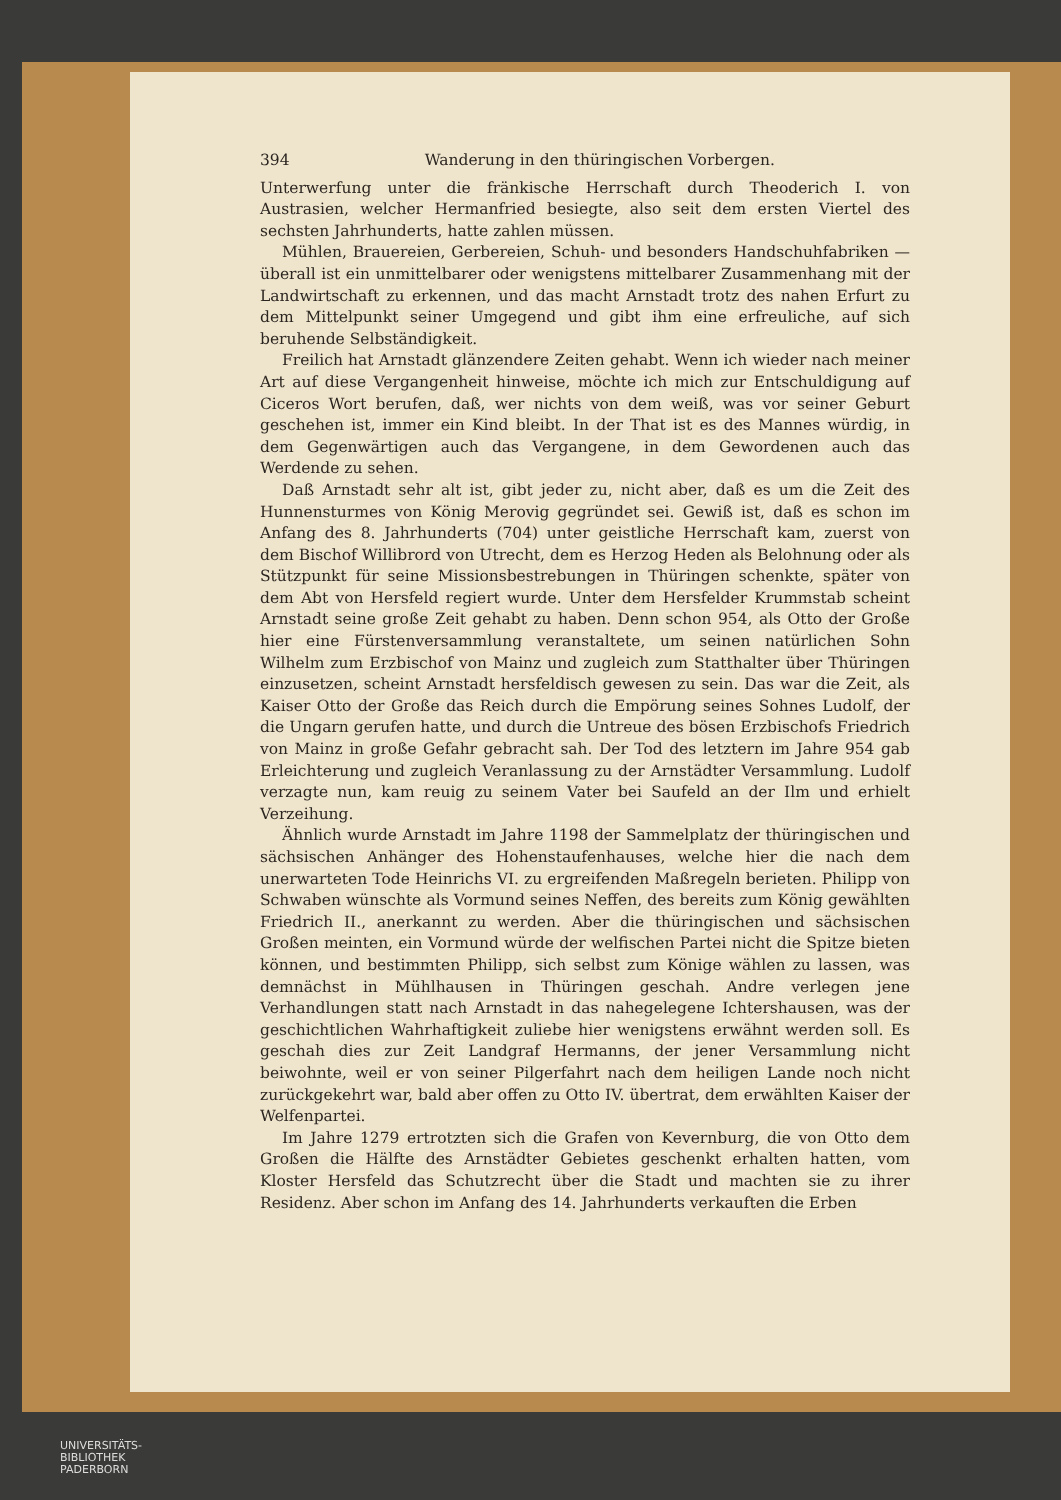394 Wanderung in den thüringischen Vorbergen.
Unterwerfung unter die fränkische Herrschaft durch Theoderich I. von Austrasien, welcher Hermanfried besiegte, also seit dem ersten Viertel des sechsten Jahrhunderts, hatte zahlen müssen.
Mühlen, Brauereien, Gerbereien, Schuh- und besonders Handschuhfabriken — überall ist ein unmittelbarer oder wenigstens mittelbarer Zusammenhang mit der Landwirtschaft zu erkennen, und das macht Arnstadt trotz des nahen Erfurt zu dem Mittelpunkt seiner Umgegend und gibt ihm eine erfreuliche, auf sich beruhende Selbständigkeit.
Freilich hat Arnstadt glänzendere Zeiten gehabt. Wenn ich wieder nach meiner Art auf diese Vergangenheit hinweise, möchte ich mich zur Entschuldigung auf Ciceros Wort berufen, daß, wer nichts von dem weiß, was vor seiner Geburt geschehen ist, immer ein Kind bleibt. In der That ist es des Mannes würdig, in dem Gegenwärtigen auch das Vergangene, in dem Gewordenen auch das Werdende zu sehen.
Daß Arnstadt sehr alt ist, gibt jeder zu, nicht aber, daß es um die Zeit des Hunnensturmes von König Merovig gegründet sei. Gewiß ist, daß es schon im Anfang des 8. Jahrhunderts (704) unter geistliche Herrschaft kam, zuerst von dem Bischof Willibrord von Utrecht, dem es Herzog Heden als Belohnung oder als Stützpunkt für seine Missionsbestrebungen in Thüringen schenkte, später von dem Abt von Hersfeld regiert wurde. Unter dem Hersfelder Krummstab scheint Arnstadt seine große Zeit gehabt zu haben. Denn schon 954, als Otto der Große hier eine Fürstenversammlung veranstaltete, um seinen natürlichen Sohn Wilhelm zum Erzbischof von Mainz und zugleich zum Statthalter über Thüringen einzusetzen, scheint Arnstadt hersfeldisch gewesen zu sein. Das war die Zeit, als Kaiser Otto der Große das Reich durch die Empörung seines Sohnes Ludolf, der die Ungarn gerufen hatte, und durch die Untreue des bösen Erzbischofs Friedrich von Mainz in große Gefahr gebracht sah. Der Tod des letztern im Jahre 954 gab Erleichterung und zugleich Veranlassung zu der Arnstädter Versammlung. Ludolf verzagte nun, kam reuig zu seinem Vater bei Saufeld an der Ilm und erhielt Verzeihung.
Ähnlich wurde Arnstadt im Jahre 1198 der Sammelplatz der thüringischen und sächsischen Anhänger des Hohenstaufenhauses, welche hier die nach dem unerwarteten Tode Heinrichs VI. zu ergreifenden Maßregeln berieten. Philipp von Schwaben wünschte als Vormund seines Neffen, des bereits zum König gewählten Friedrich II., anerkannt zu werden. Aber die thüringischen und sächsischen Großen meinten, ein Vormund würde der welfischen Partei nicht die Spitze bieten können, und bestimmten Philipp, sich selbst zum Könige wählen zu lassen, was demnächst in Mühlhausen in Thüringen geschah. Andre verlegen jene Verhandlungen statt nach Arnstadt in das nahegelegene Ichtershausen, was der geschichtlichen Wahrhaftigkeit zuliebe hier wenigstens erwähnt werden soll. Es geschah dies zur Zeit Landgraf Hermanns, der jener Versammlung nicht beiwohnte, weil er von seiner Pilgerfahrt nach dem heiligen Lande noch nicht zurückgekehrt war, bald aber offen zu Otto IV. übertrat, dem erwählten Kaiser der Welfenpartei.
Im Jahre 1279 ertrotzten sich die Grafen von Kevernburg, die von Otto dem Großen die Hälfte des Arnstädter Gebietes geschenkt erhalten hatten, vom Kloster Hersfeld das Schutzrecht über die Stadt und machten sie zu ihrer Residenz. Aber schon im Anfang des 14. Jahrhunderts verkauften die Erben
UNIVERSITÄTS-
BIBLIOTHEK
PADERBORN